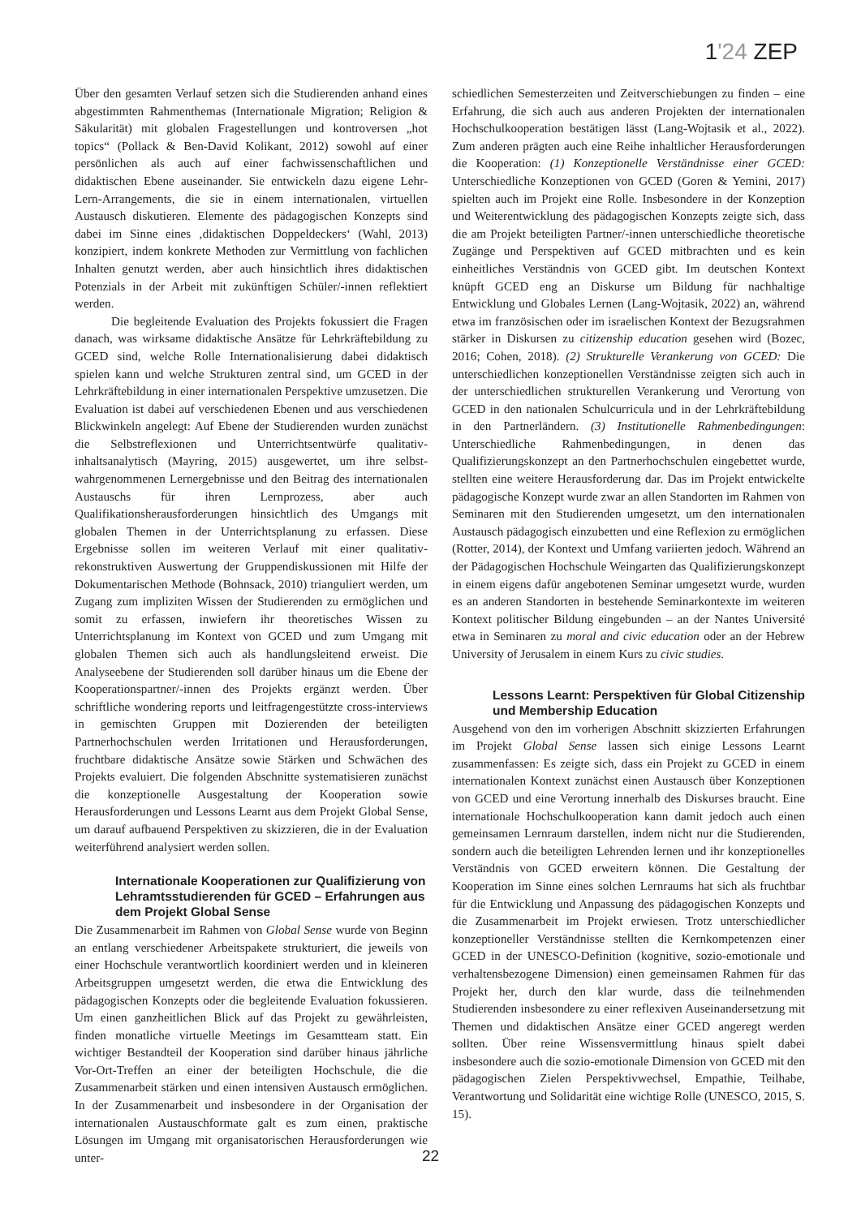1'24 ZEP
Über den gesamten Verlauf setzen sich die Studierenden anhand eines abgestimmten Rahmenthemas (Internationale Migration; Religion & Säkularität) mit globalen Fragestellungen und kontroversen „hot topics“ (Pollack & Ben-David Kolikant, 2012) sowohl auf einer persönlichen als auch auf einer fachwissenschaftlichen und didaktischen Ebene auseinander. Sie entwickeln dazu eigene Lehr-Lern-Arrangements, die sie in einem internationalen, virtuellen Austausch diskutieren. Elemente des pädagogischen Konzepts sind dabei im Sinne eines ‚didaktischen Doppeldeckers‘ (Wahl, 2013) konzipiert, indem konkrete Methoden zur Vermittlung von fachlichen Inhalten genutzt werden, aber auch hinsichtlich ihres didaktischen Potenzials in der Arbeit mit zukünftigen Schüler/-innen reflektiert werden.
Die begleitende Evaluation des Projekts fokussiert die Fragen danach, was wirksame didaktische Ansätze für Lehrkräftebildung zu GCED sind, welche Rolle Internationalisierung dabei didaktisch spielen kann und welche Strukturen zentral sind, um GCED in der Lehrkräftebildung in einer internationalen Perspektive umzusetzen. Die Evaluation ist dabei auf verschiedenen Ebenen und aus verschiedenen Blickwinkeln angelegt: Auf Ebene der Studierenden wurden zunächst die Selbstreflexionen und Unterrichtsentwürfe qualitativ-inhaltsanalytisch (Mayring, 2015) ausgewertet, um ihre selbst-wahrgenommenen Lernergebnisse und den Beitrag des internationalen Austauschs für ihren Lernprozess, aber auch Qualifikationsherausforderungen hinsichtlich des Umgangs mit globalen Themen in der Unterrichtsplanung zu erfassen. Diese Ergebnisse sollen im weiteren Verlauf mit einer qualitativ-rekonstruktiven Auswertung der Gruppendiskussionen mit Hilfe der Dokumentarischen Methode (Bohnsack, 2010) trianguliert werden, um Zugang zum impliziten Wissen der Studierenden zu ermöglichen und somit zu erfassen, inwiefern ihr theoretisches Wissen zu Unterrichtsplanung im Kontext von GCED und zum Umgang mit globalen Themen sich auch als handlungsleitend erweist. Die Analyseebene der Studierenden soll darüber hinaus um die Ebene der Kooperationspartner/-innen des Projekts ergänzt werden. Über schriftliche wondering reports und leitfragengestützte cross-interviews in gemischten Gruppen mit Dozierenden der beteiligten Partnerhochschulen werden Irritationen und Herausforderungen, fruchtbare didaktische Ansätze sowie Stärken und Schwächen des Projekts evaluiert. Die folgenden Abschnitte systematisieren zunächst die konzeptionelle Ausgestaltung der Kooperation sowie Herausforderungen und Lessons Learnt aus dem Projekt Global Sense, um darauf aufbauend Perspektiven zu skizzieren, die in der Evaluation weiterführend analysiert werden sollen.
Internationale Kooperationen zur Qualifizierung von Lehramtsstudierenden für GCED – Erfahrungen aus dem Projekt Global Sense
Die Zusammenarbeit im Rahmen von Global Sense wurde von Beginn an entlang verschiedener Arbeitspakete strukturiert, die jeweils von einer Hochschule verantwortlich koordiniert werden und in kleineren Arbeitsgruppen umgesetzt werden, die etwa die Entwicklung des pädagogischen Konzepts oder die begleitende Evaluation fokussieren. Um einen ganzheitlichen Blick auf das Projekt zu gewährleisten, finden monatliche virtuelle Meetings im Gesamtteam statt. Ein wichtiger Bestandteil der Kooperation sind darüber hinaus jährliche Vor-Ort-Treffen an einer der beteiligten Hochschule, die die Zusammenarbeit stärken und einen intensiven Austausch ermöglichen. In der Zusammenarbeit und insbesondere in der Organisation der internationalen Austauschformate galt es zum einen, praktische Lösungen im Umgang mit organisatorischen Herausforderungen wie unter-
schiedlichen Semesterzeiten und Zeitverschiebungen zu finden – eine Erfahrung, die sich auch aus anderen Projekten der internationalen Hochschulkooperation bestätigen lässt (Lang-Wojtasik et al., 2022). Zum anderen prägten auch eine Reihe inhaltlicher Herausforderungen die Kooperation: (1) Konzeptionelle Verständnisse einer GCED: Unterschiedliche Konzeptionen von GCED (Goren & Yemini, 2017) spielten auch im Projekt eine Rolle. Insbesondere in der Konzeption und Weiterentwicklung des pädagogischen Konzepts zeigte sich, dass die am Projekt beteiligten Partner/-innen unterschiedliche theoretische Zugänge und Perspektiven auf GCED mitbrachten und es kein einheitliches Verständnis von GCED gibt. Im deutschen Kontext knüpft GCED eng an Diskurse um Bildung für nachhaltige Entwicklung und Globales Lernen (Lang-Wojtasik, 2022) an, während etwa im französischen oder im israelischen Kontext der Bezugsrahmen stärker in Diskursen zu citizenship education gesehen wird (Bozec, 2016; Cohen, 2018). (2) Strukturelle Verankerung von GCED: Die unterschiedlichen konzeptionellen Verständnisse zeigten sich auch in der unterschiedlichen strukturellen Verankerung und Verortung von GCED in den nationalen Schulcurricula und in der Lehrkräftebildung in den Partnerländern. (3) Institutionelle Rahmenbedingungen: Unterschiedliche Rahmenbedingungen, in denen das Qualifizierungskonzept an den Partnerhochschulen eingebettet wurde, stellten eine weitere Herausforderung dar. Das im Projekt entwickelte pädagogische Konzept wurde zwar an allen Standorten im Rahmen von Seminaren mit den Studierenden umgesetzt, um den internationalen Austausch pädagogisch einzubetten und eine Reflexion zu ermöglichen (Rotter, 2014), der Kontext und Umfang variierten jedoch. Während an der Pädagogischen Hochschule Weingarten das Qualifizierungskonzept in einem eigens dafür angebotenen Seminar umgesetzt wurde, wurden es an anderen Standorten in bestehende Seminarkontexte im weiteren Kontext politischer Bildung eingebunden – an der Nantes Université etwa in Seminaren zu moral and civic education oder an der Hebrew University of Jerusalem in einem Kurs zu civic studies.
Lessons Learnt: Perspektiven für Global Citizenship und Membership Education
Ausgehend von den im vorherigen Abschnitt skizzierten Erfahrungen im Projekt Global Sense lassen sich einige Lessons Learnt zusammenfassen: Es zeigte sich, dass ein Projekt zu GCED in einem internationalen Kontext zunächst einen Austausch über Konzeptionen von GCED und eine Verortung innerhalb des Diskurses braucht. Eine internationale Hochschulkooperation kann damit jedoch auch einen gemeinsamen Lernraum darstellen, indem nicht nur die Studierenden, sondern auch die beteiligten Lehrenden lernen und ihr konzeptionelles Verständnis von GCED erweitern können. Die Gestaltung der Kooperation im Sinne eines solchen Lernraums hat sich als fruchtbar für die Entwicklung und Anpassung des pädagogischen Konzepts und die Zusammenarbeit im Projekt erwiesen. Trotz unterschiedlicher konzeptioneller Verständnisse stellten die Kernkompetenzen einer GCED in der UNESCO-Definition (kognitive, sozio-emotionale und verhaltensbezogene Dimension) einen gemeinsamen Rahmen für das Projekt her, durch den klar wurde, dass die teilnehmenden Studierenden insbesondere zu einer reflexiven Auseinandersetzung mit Themen und didaktischen Ansätze einer GCED angeregt werden sollten. Über reine Wissensvermittlung hinaus spielt dabei insbesondere auch die sozio-emotionale Dimension von GCED mit den pädagogischen Zielen Perspektivwechsel, Empathie, Teilhabe, Verantwortung und Solidarität eine wichtige Rolle (UNESCO, 2015, S. 15).
22